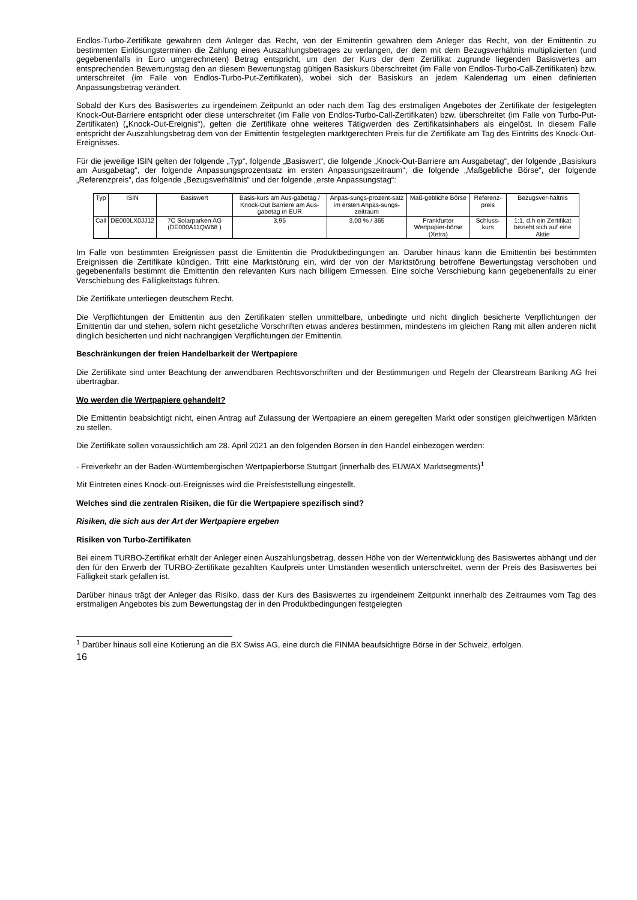Endlos-Turbo-Zertifikate gewähren dem Anleger das Recht, von der Emittentin gewähren dem Anleger das Recht, von der Emittentin zu bestimmten Einlösungsterminen die Zahlung eines Auszahlungsbetrages zu verlangen, der dem mit dem Bezugsverhältnis multiplizierten (und gegebenenfalls in Euro umgerechneten) Betrag entspricht, um den der Kurs der dem Zertifikat zugrunde liegenden Basiswertes am entsprechenden Bewertungstag den an diesem Bewertungstag gültigen Basiskurs überschreitet (im Falle von Endlos-Turbo-Call-Zertifikaten) bzw. unterschreitet (im Falle von Endlos-Turbo-Put-Zertifikaten), wobei sich der Basiskurs an jedem Kalendertag um einen definierten Anpassungsbetrag verändert.
Sobald der Kurs des Basiswertes zu irgendeinem Zeitpunkt an oder nach dem Tag des erstmaligen Angebotes der Zertifikate der festgelegten Knock-Out-Barriere entspricht oder diese unterschreitet (im Falle von Endlos-Turbo-Call-Zertifikaten) bzw. überschreitet (im Falle von Turbo-Put-Zertifikaten) („Knock-Out-Ereignis“), gelten die Zertifikate ohne weiteres Tätigwerden des Zertifikatsinhabers als eingelöst. In diesem Falle entspricht der Auszahlungsbetrag dem von der Emittentin festgelegten marktgerechten Preis für die Zertifikate am Tag des Eintritts des Knock-Out-Ereignisses.
Für die jeweilige ISIN gelten der folgende „Typ“, folgende „Basiswert“, die folgende „Knock-Out-Barriere am Ausgabetag“, der folgende „Basiskurs am Ausgabetag“, der folgende Anpassungsprozentsatz im ersten Anpassungszeitraum“, die folgende „Maßgebliche Börse“, der folgende „Referenzpreis“, das folgende „Bezugsverhältnis“ und der folgende „erste Anpassungstag“:
| Typ | ISIN | Basiswert | Basis-kurs am Aus-gabetag / Knock-Out Barriere am Aus-gabetag in EUR | Anpas-sungs-prozent-satz im ersten Anpas-sungs-zeitraum | Maß-gebliche Börse | Referenz-preis | Bezugsver-hältnis |
| Call | DE000LX0JJ12 | 7C Solarparken AG (DE000A11QW68 ) | 3,95 | 3,00 % / 365 | Frankfurter Wertpapier-börse (Xetra) | Schluss-kurs | 1:1, d.h ein Zertifikat bezieht sich auf eine Aktie |
Im Falle von bestimmten Ereignissen passt die Emittentin die Produktbedingungen an. Darüber hinaus kann die Emittentin bei bestimmten Ereignissen die Zertifikate kündigen. Tritt eine Marktstörung ein, wird der von der Marktstörung betroffene Bewertungstag verschoben und gegebenenfalls bestimmt die Emittentin den relevanten Kurs nach billigem Ermessen. Eine solche Verschiebung kann gegebenenfalls zu einer Verschiebung des Fälligkeitstags führen.
Die Zertifikate unterliegen deutschem Recht.
Die Verpflichtungen der Emittentin aus den Zertifikaten stellen unmittelbare, unbedingte und nicht dinglich besicherte Verpflichtungen der Emittentin dar und stehen, sofern nicht gesetzliche Vorschriften etwas anderes bestimmen, mindestens im gleichen Rang mit allen anderen nicht dinglich besicherten und nicht nachrangigen Verpflichtungen der Emittentin.
Beschränkungen der freien Handelbarkeit der Wertpapiere
Die Zertifikate sind unter Beachtung der anwendbaren Rechtsvorschriften und der Bestimmungen und Regeln der Clearstream Banking AG frei übertragbar.
Wo werden die Wertpapiere gehandelt?
Die Emittentin beabsichtigt nicht, einen Antrag auf Zulassung der Wertpapiere an einem geregelten Markt oder sonstigen gleichwertigen Märkten zu stellen.
Die Zertifikate sollen voraussichtlich am 28. April 2021 an den folgenden Börsen in den Handel einbezogen werden:
- Freiverkehr an der Baden-Württembergischen Wertpapierbörse Stuttgart (innerhalb des EUWAX Marktsegments)<sup>1</sup>
Mit Eintreten eines Knock-out-Ereignisses wird die Preisfeststellung eingestellt.
Welches sind die zentralen Risiken, die für die Wertpapiere spezifisch sind?
Risiken, die sich aus der Art der Wertpapiere ergeben
Risiken von Turbo-Zertifikaten
Bei einem TURBO-Zertifikat erhält der Anleger einen Auszahlungsbetrag, dessen Höhe von der Wertentwicklung des Basiswertes abhängt und der den für den Erwerb der TURBO-Zertifikate gezahlten Kaufpreis unter Umständen wesentlich unterschreitet, wenn der Preis des Basiswertes bei Fälligkeit stark gefallen ist.
Darüber hinaus trägt der Anleger das Risiko, dass der Kurs des Basiswertes zu irgendeinem Zeitpunkt innerhalb des Zeitraumes vom Tag des erstmaligen Angebotes bis zum Bewertungstag der in den Produktbedingungen festgelegten
<sup>1</sup> Darüber hinaus soll eine Kotierung an die BX Swiss AG, eine durch die FINMA beaufsichtigte Börse in der Schweiz, erfolgen.
16